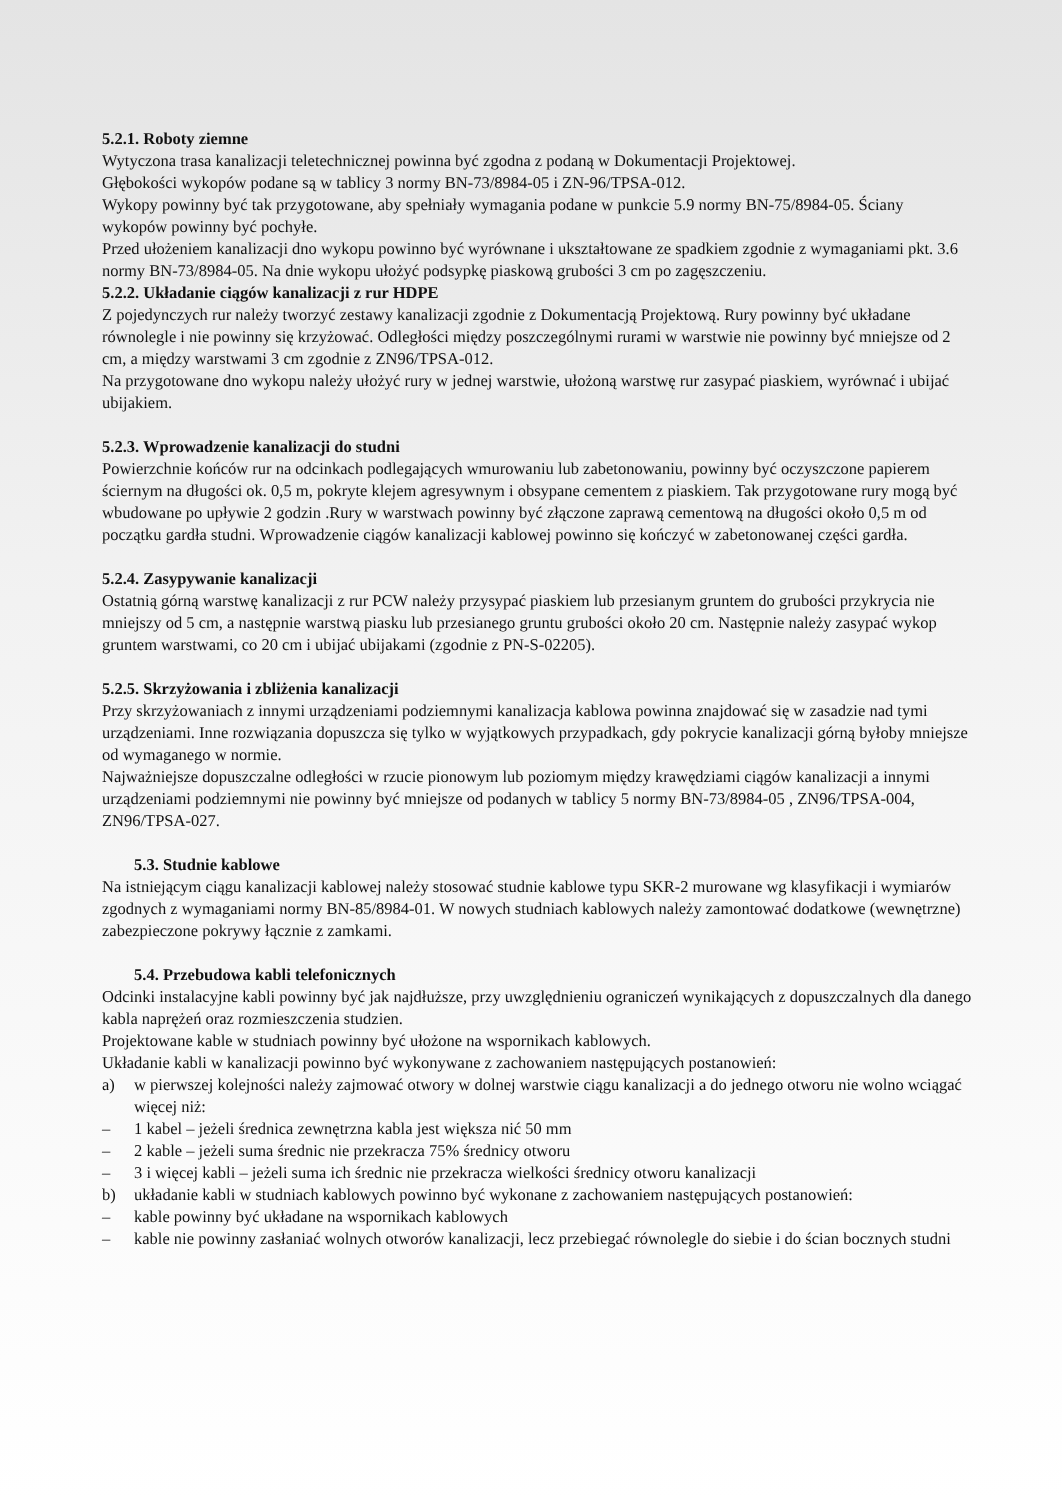5.2.1. Roboty ziemne
Wytyczona trasa kanalizacji teletechnicznej powinna być zgodna z podaną w Dokumentacji Projektowej.
Głębokości wykopów podane są w tablicy 3 normy BN-73/8984-05 i ZN-96/TPSA-012.
Wykopy powinny być tak przygotowane, aby spełniały wymagania podane w punkcie 5.9 normy BN-75/8984-05. Ściany wykopów powinny być pochyłe.
Przed ułożeniem kanalizacji dno wykopu powinno być wyrównane i ukształtowane ze spadkiem zgodnie z wymaganiami pkt. 3.6 normy BN-73/8984-05. Na dnie wykopu ułożyć podsypkę piaskową grubości 3 cm po zagęszczeniu.
5.2.2. Układanie ciągów kanalizacji z rur HDPE
Z pojedynczych rur należy tworzyć zestawy kanalizacji zgodnie z Dokumentacją Projektową. Rury powinny być układane równolegle i nie powinny się krzyżować. Odległości między poszczególnymi rurami w warstwie nie powinny być mniejsze od 2 cm, a między warstwami 3 cm zgodnie z ZN96/TPSA-012.
Na przygotowane dno wykopu należy ułożyć rury w jednej warstwie, ułożoną warstwę rur zasypać piaskiem, wyrównać i ubijać ubijakiem.
5.2.3. Wprowadzenie kanalizacji do studni
Powierzchnie końców rur na odcinkach podlegających wmurowaniu lub zabetonowaniu, powinny być oczyszczone papierem ściernym na długości ok. 0,5 m, pokryte klejem agresywnym i obsypane cementem z piaskiem. Tak przygotowane rury mogą być wbudowane po upływie 2 godzin .Rury w warstwach powinny być złączone zaprawą cementową na długości około 0,5 m od początku gardła studni. Wprowadzenie ciągów kanalizacji kablowej powinno się kończyć w zabetonowanej części gardła.
5.2.4. Zasypywanie kanalizacji
Ostatnią górną warstwę kanalizacji z rur PCW należy przysypać piaskiem lub przesianym gruntem do grubości przykrycia nie mniejszy od 5 cm, a następnie warstwą piasku lub przesianego gruntu grubości około 20 cm. Następnie należy zasypać wykop gruntem warstwami, co 20 cm i ubijać ubijakami (zgodnie z PN-S-02205).
5.2.5. Skrzyżowania i zbliżenia kanalizacji
Przy skrzyżowaniach z innymi urządzeniami podziemnymi kanalizacja kablowa powinna znajdować się w zasadzie nad tymi urządzeniami. Inne rozwiązania dopuszcza się tylko w wyjątkowych przypadkach, gdy pokrycie kanalizacji górną byłoby mniejsze od wymaganego w normie.
Najważniejsze dopuszczalne odległości w rzucie pionowym lub poziomym między krawędziami ciągów kanalizacji a innymi urządzeniami podziemnymi nie powinny być mniejsze od podanych w tablicy 5 normy BN-73/8984-05 , ZN96/TPSA-004, ZN96/TPSA-027.
5.3. Studnie kablowe
Na istniejącym ciągu kanalizacji kablowej należy stosować studnie kablowe typu SKR-2 murowane wg klasyfikacji i wymiarów zgodnych z wymaganiami normy BN-85/8984-01. W nowych studniach kablowych należy zamontować dodatkowe (wewnętrzne) zabezpieczone pokrywy łącznie z zamkami.
5.4. Przebudowa kabli telefonicznych
Odcinki instalacyjne kabli powinny być jak najdłuższe, przy uwzględnieniu ograniczeń wynikających z dopuszczalnych dla danego kabla naprężeń oraz rozmieszczenia studzien.
Projektowane kable w studniach powinny być ułożone na wspornikach kablowych.
Układanie kabli w kanalizacji powinno być wykonywane z zachowaniem następujących postanowień:
a) w pierwszej kolejności należy zajmować otwory w dolnej warstwie ciągu kanalizacji a do jednego otworu nie wolno wciągać więcej niż:
– 1 kabel – jeżeli średnica zewnętrzna kabla jest większa nić 50 mm
– 2 kable – jeżeli suma średnic nie przekracza 75% średnicy otworu
– 3 i więcej kabli – jeżeli suma ich średnic nie przekracza wielkości średnicy otworu kanalizacji
b) układanie kabli w studniach kablowych powinno być wykonane z zachowaniem następujących postanowień:
– kable powinny być układane na wspornikach kablowych
– kable nie powinny zasłaniać wolnych otworów kanalizacji, lecz przebiegać równolegle do siebie i do ścian bocznych studni